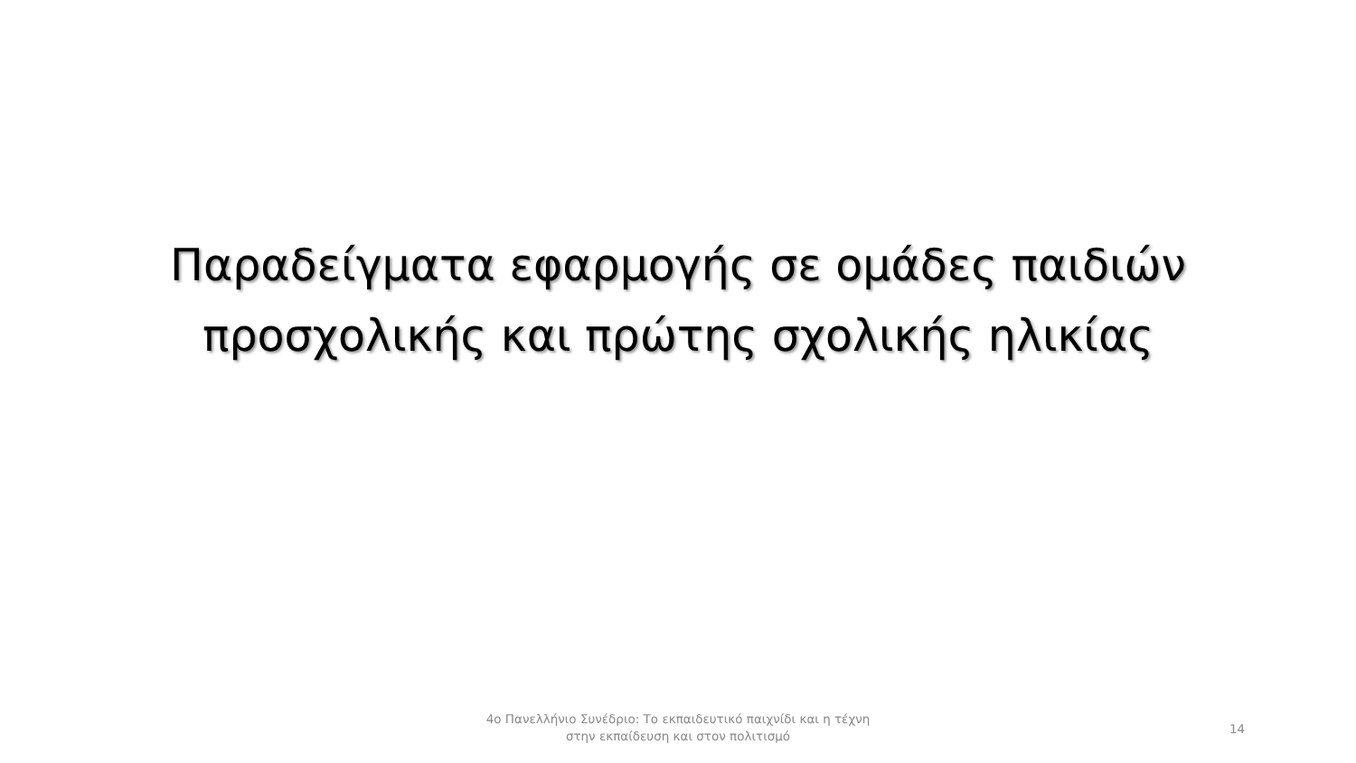Παραδείγματα εφαρμογής σε ομάδες παιδιών
προσχολικής και πρώτης σχολικής ηλικίας
4ο Πανελλήνιο Συνέδριο: Το εκπαιδευτικό παιχνίδι και η τέχνη
στην εκπαίδευση και στον πολιτισμό
14